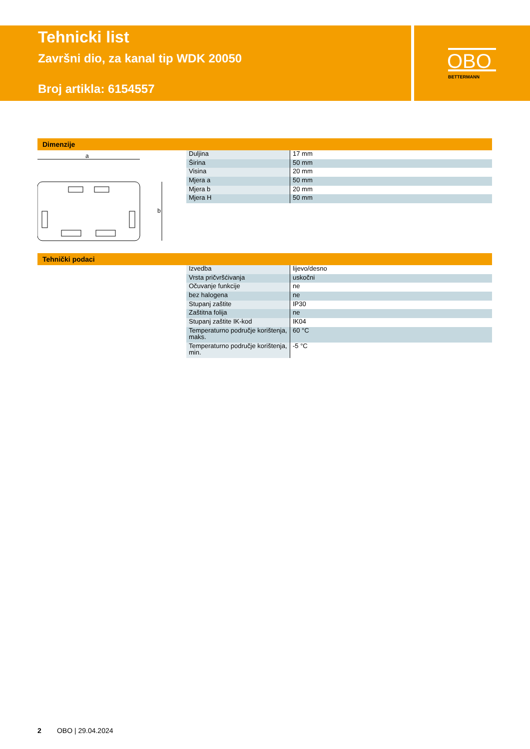Tehnicki list
Završni dio, za kanal tip WDK 20050
Broj artikla: 6154557
OBO
BETTERMANN
Dimenzije
a
b
| Duljina | 17 mm |
| Širina | 50 mm |
| Visina | 20 mm |
| Mjera a | 50 mm |
| Mjera b | 20 mm |
| Mjera H | 50 mm |
Tehnički podaci
| Izvedba | lijevo/desno |
| Vrsta pričvršćivanja | uskočni |
| Očuvanje funkcije | ne |
| bez halogena | ne |
| Stupanj zaštite | IP30 |
| Zaštitna folija | ne |
| Stupanj zaštite IK-kod | IK04 |
| Temperaturno područje korištenja, maks. | 60 °C |
| Temperaturno područje korištenja, min. | -5 °C |
2 OBO | 29.04.2024